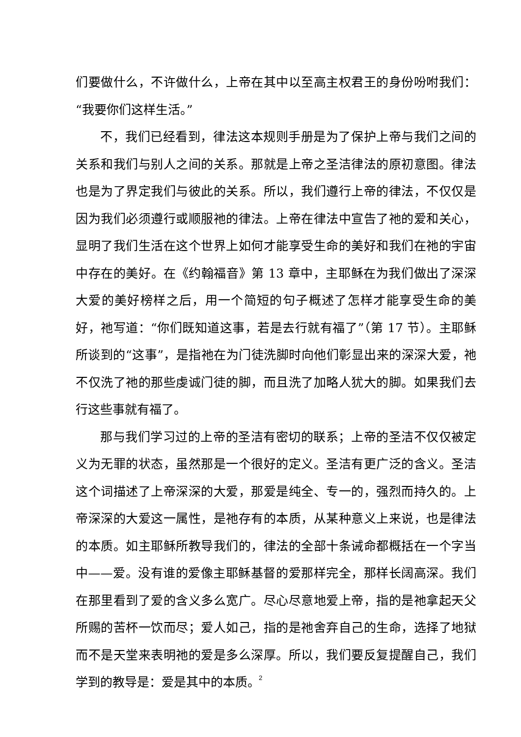们要做什么，不许做什么，上帝在其中以至高主权君王的身份吩咐我们：“我要你们这样生活。”
不，我们已经看到，律法这本规则手册是为了保护上帝与我们之间的关系和我们与别人之间的关系。那就是上帝之圣洁律法的原初意图。律法也是为了界定我们与彼此的关系。所以，我们遵行上帝的律法，不仅仅是因为我们必须遵行或顺服祂的律法。上帝在律法中宣告了祂的爱和关心，显明了我们生活在这个世界上如何才能享受生命的美好和我们在祂的宇宙中存在的美好。在《约翰福音》第 13 章中，主耶稣在为我们做出了深深大爱的美好榜样之后，用一个简短的句子概述了怎样才能享受生命的美好，祂写道：“你们既知道这事，若是去行就有福了”（第 17 节）。主耶稣所谈到的“这事”，是指祂在为门徒洗脚时向他们彰显出来的深深大爱，祂不仅洗了祂的那些虔诚门徒的脚，而且洗了加略人犹大的脚。如果我们去行这些事就有福了。
那与我们学习过的上帝的圣洁有密切的联系；上帝的圣洁不仅仅被定义为无罪的状态，虽然那是一个很好的定义。圣洁有更广泛的含义。圣洁这个词描述了上帝深深的大爱，那爱是纯全、专一的，强烈而持久的。上帝深深的大爱这一属性，是祂存有的本质，从某种意义上来说，也是律法的本质。如主耶稣所教导我们的，律法的全部十条诫命都概括在一个字当中——爱。没有谁的爱像主耶稣基督的爱那样完全，那样长阔高深。我们在那里看到了爱的含义多么宽广。尽心尽意地爱上帝，指的是祂拿起天父所赐的苦杯一饮而尽；爱人如己，指的是祂舍弃自己的生命，选择了地狱而不是天堂来表明祂的爱是多么深厚。所以，我们要反复提醒自己，我们学到的教导是：爱是其中的本质。
2